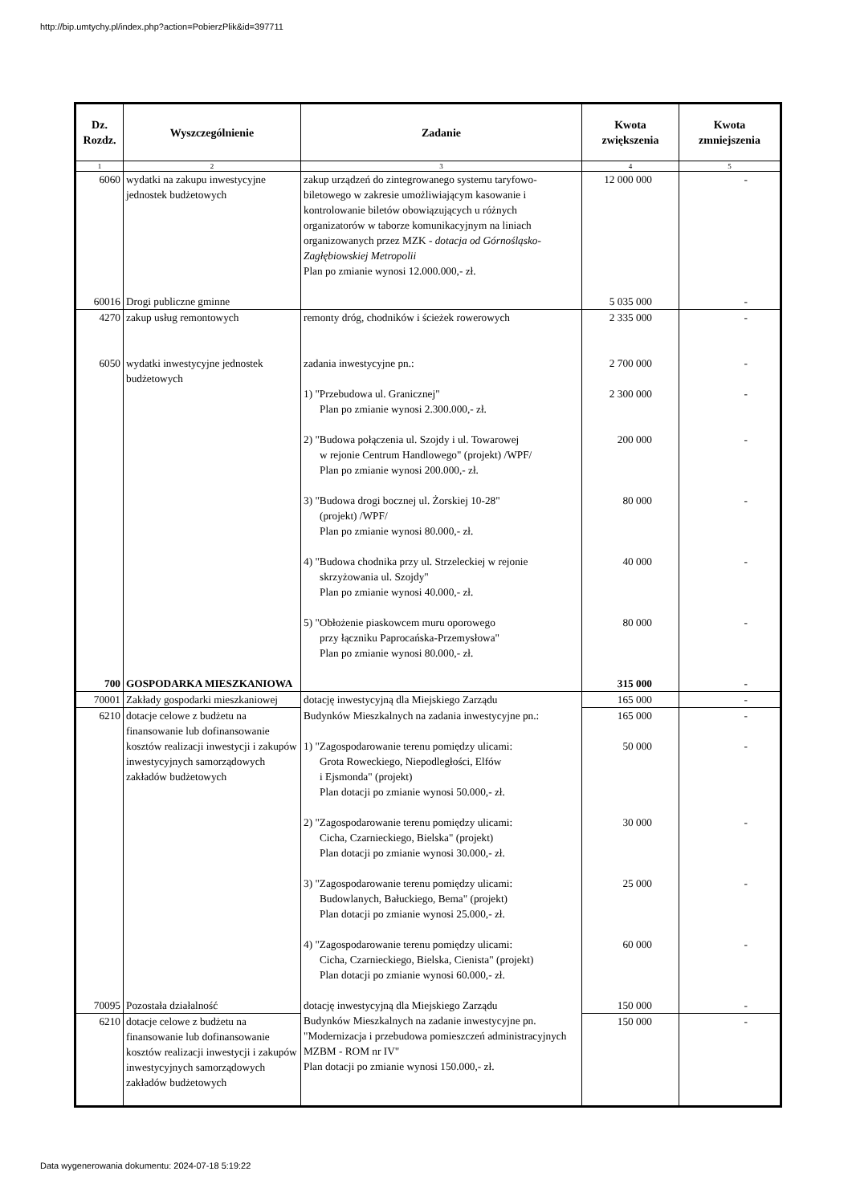http://bip.umtychy.pl/index.php?action=PobierzPlik&id=397711
| Dz. Rozdz. | Wyszczególnienie | Zadanie | Kwota zwiększenia | Kwota zmniejszenia |
| --- | --- | --- | --- | --- |
| 1 | 2 | 3 | 4 | 5 |
| 6060 | wydatki na zakupu inwestycyjne jednostek budżetowych | zakup urządzeń do zintegrowanego systemu taryfowo-biletowego w zakresie umożliwiającym kasowanie i kontrolowanie biletów obowiązujących u różnych organizatorów w taborze komunikacyjnym na liniach organizowanych przez MZK - dotacja od Górnośląsko-Zagłębiowskiej Metropolii Plan po zmianie wynosi 12.000.000,- zł. | 12 000 000 | - |
| 60016 | Drogi publiczne gminne | | 5 035 000 | - |
| 4270 | zakup usług remontowych | remonty dróg, chodników i ścieżek rowerowych | 2 335 000 | - |
| 6050 | wydatki inwestycyjne jednostek budżetowych | zadania inwestycyjne pn.: 1) "Przebudowa ul. Granicznej" Plan po zmianie wynosi 2.300.000,- zł. 2) "Budowa połączenia ul. Szojdy i ul. Towarowej w rejonie Centrum Handlowego" (projekt) /WPF/ Plan po zmianie wynosi 200.000,- zł. 3) "Budowa drogi bocznej ul. Żorskiej 10-28" (projekt) /WPF/ Plan po zmianie wynosi 80.000,- zł. 4) "Budowa chodnika przy ul. Strzeleckiej w rejonie skrzyżowania ul. Szojdy" Plan po zmianie wynosi 40.000,- zł. 5) "Obłożenie piaskowcem muru oporowego przy łączniku Paprocańska-Przemysłowa" Plan po zmianie wynosi 80.000,- zł. | 2 700 000 2 300 000 200 000 80 000 40 000 80 000 | - - - - - - |
| 700 | GOSPODARKA MIESZKANIOWA | | 315 000 | - |
| 70001 | Zakłady gospodarki mieszkaniowej | dotację inwestycyjną dla Miejskiego Zarządu | 165 000 | - |
| 6210 | dotacje celowe z budżetu na finansowanie lub dofinansowanie kosztów realizacji inwestycji i zakupów inwestycyjnych samorządowych zakładów budżetowych | Budynków Mieszkalnych na zadania inwestycyjne pn.: 1) "Zagospodarowanie terenu pomiędzy ulicami: Grota Roweckiego, Niepodległości, Elfów i Ejsmonda" (projekt) Plan dotacji po zmianie wynosi 50.000,- zł. 2) "Zagospodarowanie terenu pomiędzy ulicami: Cicha, Czarnieckiego, Bielska" (projekt) Plan dotacji po zmianie wynosi 30.000,- zł. 3) "Zagospodarowanie terenu pomiędzy ulicami: Budowlanych, Bałuckiego, Bema" (projekt) Plan dotacji po zmianie wynosi 25.000,- zł. 4) "Zagospodarowanie terenu pomiędzy ulicami: Cicha, Czarnieckiego, Bielska, Cienista" (projekt) Plan dotacji po zmianie wynosi 60.000,- zł. | 165 000 50 000 30 000 25 000 60 000 | - - - - - |
| 70095 | Pozostała działalność | dotację inwestycyjną dla Miejskiego Zarządu | 150 000 | - |
| 6210 | dotacje celowe z budżetu na finansowanie lub dofinansowanie kosztów realizacji inwestycji i zakupów inwestycyjnych samorządowych zakładów budżetowych | Budynków Mieszkalnych na zadanie inwestycyjne pn. "Modernizacja i przebudowa pomieszczeń administracyjnych MZBM - ROM nr IV" Plan dotacji po zmianie wynosi 150.000,- zł. | 150 000 | - |
Data wygenerowania dokumentu: 2024-07-18 5:19:22